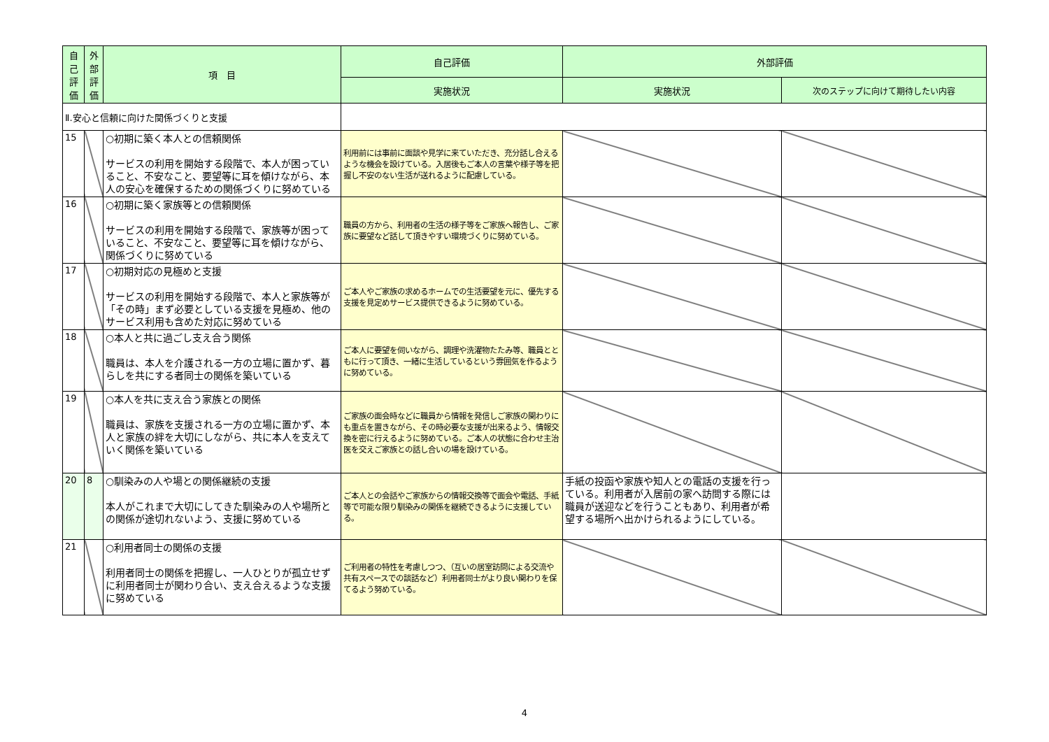| 自己評価 | 外部評価 | 項 目 | 自己評価 | 外部評価 | |
| --- | --- | --- | --- | --- | --- |
| | | | 実施状況 | 実施状況 | 次のステップに向けて期待したい内容 |
| Ⅱ.安心と信頼に向けた関係づくりと支援 | | | | | |
| 15 | | ○初期に築く本人との信頼関係 サービスの利用を開始する段階で、本人が困っていること、不安なこと、要望等に耳を傾けながら、本人の安心を確保するための関係づくりに努めている | 利用前には事前に面談や見学に来ていただき、充分話し合えるような機会を設けている。入居後もご本人の言葉や様子等を把握し不安のない生活が送れるように配慮している。 | | |
| 16 | | ○初期に築く家族等との信頼関係 サービスの利用を開始する段階で、家族等が困っていること、不安なこと、要望等に耳を傾けながら、関係づくりに努めている | 職員の方から、利用者の生活の様子等をご家族へ報告し、ご家族に要望など話して頂きやすい環境づくりに努めている。 | | |
| 17 | | ○初期対応の見極めと支援 サービスの利用を開始する段階で、本人と家族等が「その時」まず必要としている支援を見極め、他のサービス利用も含めた対応に努めている | ご本人やご家族の求めるホームでの生活要望を元に、優先する支援を見定めサービス提供できるように努めている。 | | |
| 18 | | ○本人と共に過ごし支え合う関係 職員は、本人を介護される一方の立場に置かず、暮らしを共にする者同士の関係を築いている | ご本人に要望を伺いながら、調理や洗濯物たたみ等、職員とともに行って頂き、一緒に生活しているという雰囲気を作るように努めている。 | | |
| 19 | | ○本人を共に支え合う家族との関係 職員は、家族を支援される一方の立場に置かず、本人と家族の絆を大切にしながら、共に本人を支えていく関係を築いている | ご家族の面会時などに職員から情報を発信しご家族の関わりにも重点を置きながら、その時必要な支援が出来るよう、情報交換を密に行えるように努めている。ご本人の状態に合わせ主治医を交えご家族との話し合いの場を設けている。 | | |
| 20 | 8 | ○馴染みの人や場との関係継続の支援 本人がこれまで大切にしてきた馴染みの人や場所との関係が途切れないよう、支援に努めている | ご本人との会話やご家族からの情報交換等で面会や電話、手紙等で可能な限り馴染みの関係を継続できるように支援している。 | 手紙の投函や家族や知人との電話の支援を行っている。利用者が入居前の家へ訪問する際には職員が送迎などを行うこともあり、利用者が希望する場所へ出かけられるようにしている。 | |
| 21 | | ○利用者同士の関係の支援 利用者同士の関係を把握し、一人ひとりが孤立せずに利用者同士が関わり合い、支え合えるような支援に努めている | ご利用者の特性を考慮しつつ、（互いの居室訪問による交流や共有スペースでの談話など）利用者同士がより良い関わりを保てるよう努めている。 | | |
4